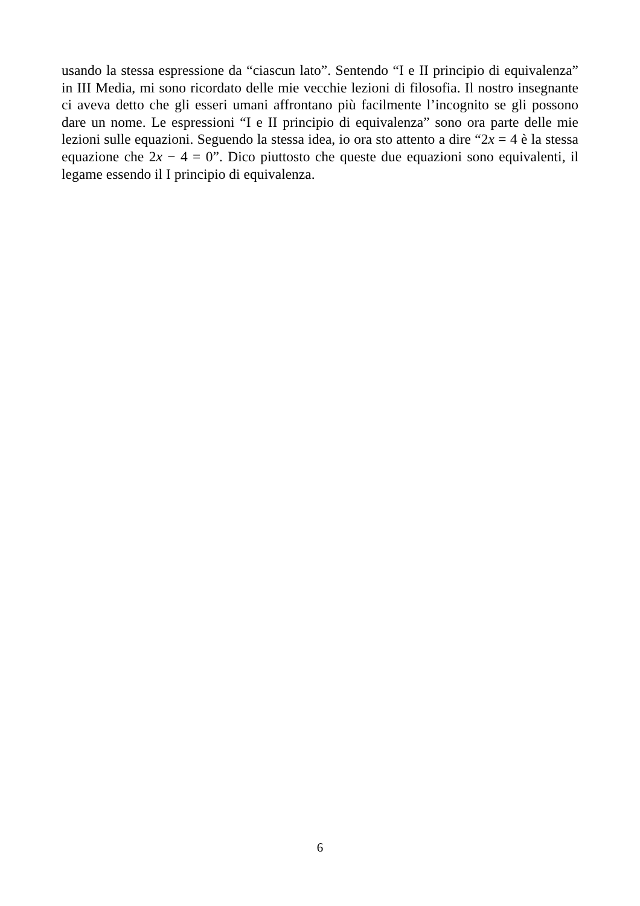usando la stessa espressione da “ciascun lato”. Sentendo “I e II principio di equivalenza” in III Media, mi sono ricordato delle mie vecchie lezioni di filosofia. Il nostro insegnante ci aveva detto che gli esseri umani affrontano più facilmente l’incognito se gli possono dare un nome. Le espressioni “I e II principio di equivalenza” sono ora parte delle mie lezioni sulle equazioni. Seguendo la stessa idea, io ora sto attento a dire “2x = 4 è la stessa equazione che 2x − 4 = 0”. Dico piuttosto che queste due equazioni sono equivalenti, il legame essendo il I principio di equivalenza.
6